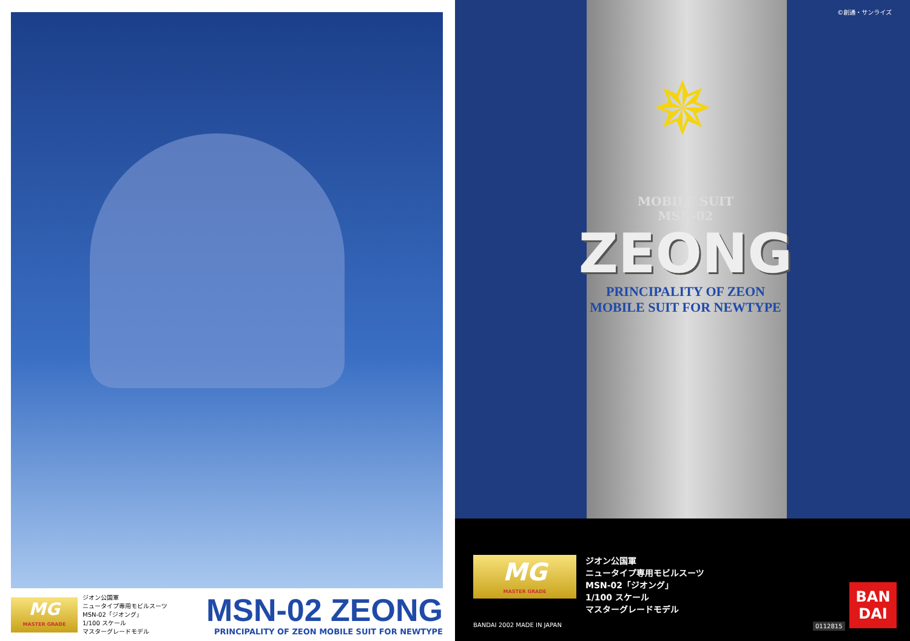MG
MASTER GRADE
ジオン公国軍
ニュータイプ専用モビルスーツ
MSN-02「ジオング」
1/100 スケール
マスターグレードモデル
MSN-02 ZEONG
PRINCIPALITY OF ZEON MOBILE SUIT FOR NEWTYPE
©創通・サンライズ
✵
MOBILE SUIT
MSN-02
ZEONG
PRINCIPALITY OF ZEON
MOBILE SUIT FOR NEWTYPE
MG
MASTER GRADE
ジオン公国軍
ニュータイプ専用モビルスーツ
MSN-02「ジオング」
1/100 スケール
マスターグレードモデル
BANDAI 2002 MADE IN JAPAN 0112815
BAN
DAI